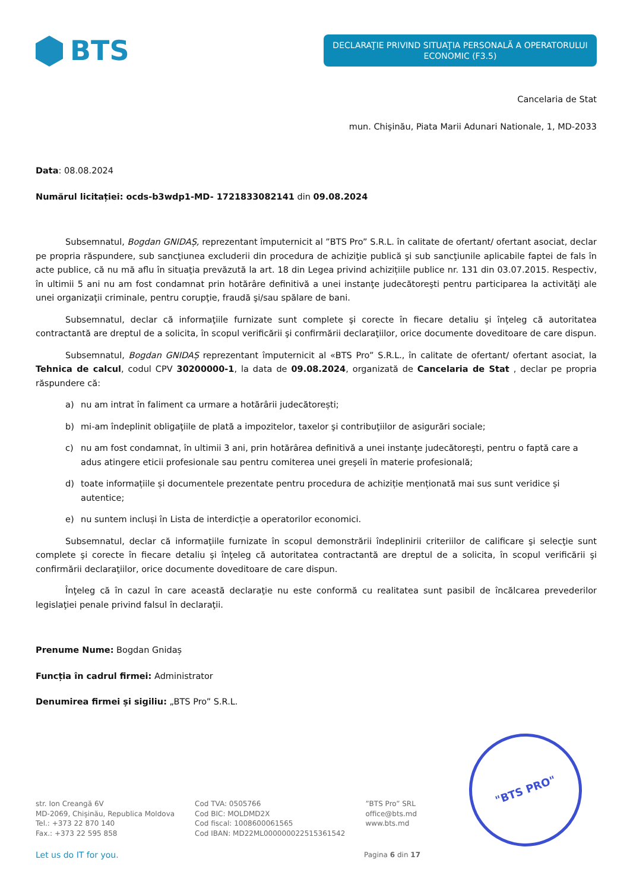BTS
DECLARAŢIE PRIVIND SITUAŢIA PERSONALĂ A OPERATORULUI ECONOMIC (F3.5)
Cancelaria de Stat
mun. Chişinău, Piata Marii Adunari Nationale, 1, MD-2033
Data: 08.08.2024
Numărul licitației: ocds-b3wdp1-MD- 1721833082141 din 09.08.2024
Subsemnatul, Bogdan GNIDAȘ, reprezentant împuternicit al ”BTS Pro” S.R.L. în calitate de ofertant/ ofertant asociat, declar pe propria răspundere, sub sancţiunea excluderii din procedura de achiziţie publică şi sub sancţiunile aplicabile faptei de fals în acte publice, că nu mă aflu în situaţia prevăzută la art. 18 din Legea privind achizițiile publice nr. 131 din 03.07.2015. Respectiv, în ultimii 5 ani nu am fost condamnat prin hotărâre definitivă a unei instanţe judecătoreşti pentru participarea la activităţi ale unei organizaţii criminale, pentru corupţie, fraudă şi/sau spălare de bani.
Subsemnatul, declar că informaţiile furnizate sunt complete şi corecte în fiecare detaliu şi înţeleg că autoritatea contractantă are dreptul de a solicita, în scopul verificării şi confirmării declaraţiilor, orice documente doveditoare de care dispun.
Subsemnatul, Bogdan GNIDAȘ reprezentant împuternicit al «BTS Pro” S.R.L., în calitate de ofertant/ ofertant asociat, la Tehnica de calcul, codul CPV 30200000-1, la data de 09.08.2024, organizată de Cancelaria de Stat , declar pe propria răspundere că:
a) nu am intrat în faliment ca urmare a hotărârii judecătorești;
b) mi-am îndeplinit obligaţiile de plată a impozitelor, taxelor şi contribuţiilor de asigurări sociale;
c) nu am fost condamnat, în ultimii 3 ani, prin hotărârea definitivă a unei instanţe judecătoreşti, pentru o faptă care a adus atingere eticii profesionale sau pentru comiterea unei greşeli în materie profesională;
d) toate informațiile și documentele prezentate pentru procedura de achiziție menționată mai sus sunt veridice și autentice;
e) nu suntem incluși în Lista de interdicție a operatorilor economici.
Subsemnatul, declar că informaţiile furnizate în scopul demonstrării îndeplinirii criteriilor de calificare şi selecţie sunt complete şi corecte în fiecare detaliu şi înţeleg că autoritatea contractantă are dreptul de a solicita, în scopul verificării şi confirmării declaraţiilor, orice documente doveditoare de care dispun.
Înţeleg că în cazul în care această declaraţie nu este conformă cu realitatea sunt pasibil de încălcarea prevederilor legislaţiei penale privind falsul în declaraţii.
Prenume Nume: Bogdan Gnidaș
Funcția în cadrul firmei: Administrator
Denumirea firmei și sigiliu: „BTS Pro” S.R.L.
"BTS PRO"
str. Ion Creangă 6V
MD-2069, Chișinău, Republica Moldova
Tel.: +373 22 870 140
Fax.: +373 22 595 858
Cod TVA: 0505766
Cod BIC: MOLDMD2X
Cod fiscal: 1008600061565
Cod IBAN: MD22ML000000022515361542
”BTS Pro” SRL
office@bts.md
www.bts.md
Let us do IT for you. Pagina 6 din 17